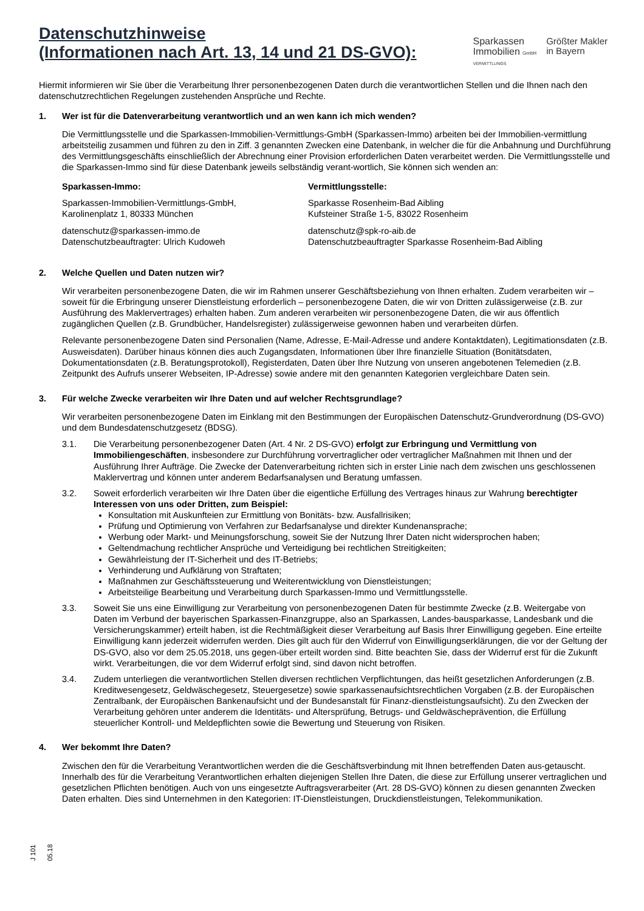Datenschutzhinweise
(Informationen nach Art. 13, 14 und 21 DS-GVO):
Sparkassen
Immobilien GmbH
VERMITTLUNGS
Größter Makler
in Bayern
Hiermit informieren wir Sie über die Verarbeitung Ihrer personenbezogenen Daten durch die verantwortlichen Stellen und die Ihnen nach den datenschutzrechtlichen Regelungen zustehenden Ansprüche und Rechte.
1. Wer ist für die Datenverarbeitung verantwortlich und an wen kann ich mich wenden?
Die Vermittlungsstelle und die Sparkassen-Immobilien-Vermittlungs-GmbH (Sparkassen-Immo) arbeiten bei der Immobilien-vermittlung arbeitsteilig zusammen und führen zu den in Ziff. 3 genannten Zwecken eine Datenbank, in welcher die für die Anbahnung und Durchführung des Vermittlungsgeschäfts einschließlich der Abrechnung einer Provision erforderlichen Daten verarbeitet werden. Die Vermittlungsstelle und die Sparkassen-Immo sind für diese Datenbank jeweils selbständig verant-wortlich, Sie können sich wenden an:
Sparkassen-Immo:
Sparkassen-Immobilien-Vermittlungs-GmbH,
Karolinenplatz 1, 80333 München
datenschutz@sparkassen-immo.de
Datenschutzbeauftragter: Ulrich Kudoweh
Vermittlungsstelle:
Sparkasse Rosenheim-Bad Aibling
Kufsteiner Straße 1-5, 83022 Rosenheim
datenschutz@spk-ro-aib.de
Datenschutzbeauftragter Sparkasse Rosenheim-Bad Aibling
2. Welche Quellen und Daten nutzen wir?
Wir verarbeiten personenbezogene Daten, die wir im Rahmen unserer Geschäftsbeziehung von Ihnen erhalten. Zudem verarbeiten wir – soweit für die Erbringung unserer Dienstleistung erforderlich – personenbezogene Daten, die wir von Dritten zulässigerweise (z.B. zur Ausführung des Maklervertrages) erhalten haben. Zum anderen verarbeiten wir personenbezogene Daten, die wir aus öffentlich zugänglichen Quellen (z.B. Grundbücher, Handelsregister) zulässigerweise gewonnen haben und verarbeiten dürfen.
Relevante personenbezogene Daten sind Personalien (Name, Adresse, E-Mail-Adresse und andere Kontaktdaten), Legitimationsdaten (z.B. Ausweisdaten). Darüber hinaus können dies auch Zugangsdaten, Informationen über Ihre finanzielle Situation (Bonitätsdaten, Dokumentationsdaten (z.B. Beratungsprotokoll), Registerdaten, Daten über Ihre Nutzung von unseren angebotenen Telemedien (z.B. Zeitpunkt des Aufrufs unserer Webseiten, IP-Adresse) sowie andere mit den genannten Kategorien vergleichbare Daten sein.
3. Für welche Zwecke verarbeiten wir Ihre Daten und auf welcher Rechtsgrundlage?
Wir verarbeiten personenbezogene Daten im Einklang mit den Bestimmungen der Europäischen Datenschutz-Grundverordnung (DS-GVO) und dem Bundesdatenschutzgesetz (BDSG).
3.1. Die Verarbeitung personenbezogener Daten (Art. 4 Nr. 2 DS-GVO) erfolgt zur Erbringung und Vermittlung von Immobiliengeschäften, insbesondere zur Durchführung vorvertraglicher oder vertraglicher Maßnahmen mit Ihnen und der Ausführung Ihrer Aufträge. Die Zwecke der Datenverarbeitung richten sich in erster Linie nach dem zwischen uns geschlossenen Maklervertrag und können unter anderem Bedarfsanalysen und Beratung umfassen.
3.2. Soweit erforderlich verarbeiten wir Ihre Daten über die eigentliche Erfüllung des Vertrages hinaus zur Wahrung berechtigter Interessen von uns oder Dritten, zum Beispiel:
Konsultation mit Auskunfteien zur Ermittlung von Bonitäts- bzw. Ausfallrisiken;
Prüfung und Optimierung von Verfahren zur Bedarfsanalyse und direkter Kundenansprache;
Werbung oder Markt- und Meinungsforschung, soweit Sie der Nutzung Ihrer Daten nicht widersprochen haben;
Geltendmachung rechtlicher Ansprüche und Verteidigung bei rechtlichen Streitigkeiten;
Gewährleistung der IT-Sicherheit und des IT-Betriebs;
Verhinderung und Aufklärung von Straftaten;
Maßnahmen zur Geschäftssteuerung und Weiterentwicklung von Dienstleistungen;
Arbeitsteilige Bearbeitung und Verarbeitung durch Sparkassen-Immo und Vermittlungsstelle.
3.3. Soweit Sie uns eine Einwilligung zur Verarbeitung von personenbezogenen Daten für bestimmte Zwecke (z.B. Weitergabe von Daten im Verbund der bayerischen Sparkassen-Finanzgruppe, also an Sparkassen, Landes-bausparkasse, Landesbank und die Versicherungskammer) erteilt haben, ist die Rechtmäßigkeit dieser Verarbeitung auf Basis Ihrer Einwilligung gegeben. Eine erteilte Einwilligung kann jederzeit widerrufen werden. Dies gilt auch für den Widerruf von Einwilligungserklärungen, die vor der Geltung der DS-GVO, also vor dem 25.05.2018, uns gegen-über erteilt worden sind. Bitte beachten Sie, dass der Widerruf erst für die Zukunft wirkt. Verarbeitungen, die vor dem Widerruf erfolgt sind, sind davon nicht betroffen.
3.4. Zudem unterliegen die verantwortlichen Stellen diversen rechtlichen Verpflichtungen, das heißt gesetzlichen Anforderungen (z.B. Kreditwesengesetz, Geldwäschegesetz, Steuergesetze) sowie sparkassenaufsichtsrechtlichen Vorgaben (z.B. der Europäischen Zentralbank, der Europäischen Bankenaufsicht und der Bundesanstalt für Finanz-dienstleistungsaufsicht). Zu den Zwecken der Verarbeitung gehören unter anderem die Identitäts- und Altersprüfung, Betrugs- und Geldwäscheprävention, die Erfüllung steuerlicher Kontroll- und Meldepflichten sowie die Bewertung und Steuerung von Risiken.
4. Wer bekommt Ihre Daten?
Zwischen den für die Verarbeitung Verantwortlichen werden die die Geschäftsverbindung mit Ihnen betreffenden Daten aus-getauscht. Innerhalb des für die Verarbeitung Verantwortlichen erhalten diejenigen Stellen Ihre Daten, die diese zur Erfüllung unserer vertraglichen und gesetzlichen Pflichten benötigen. Auch von uns eingesetzte Auftragsverarbeiter (Art. 28 DS-GVO) können zu diesen genannten Zwecken Daten erhalten. Dies sind Unternehmen in den Kategorien: IT-Dienstleistungen, Druckdienstleistungen, Telekommunikation.
J 101 05.18